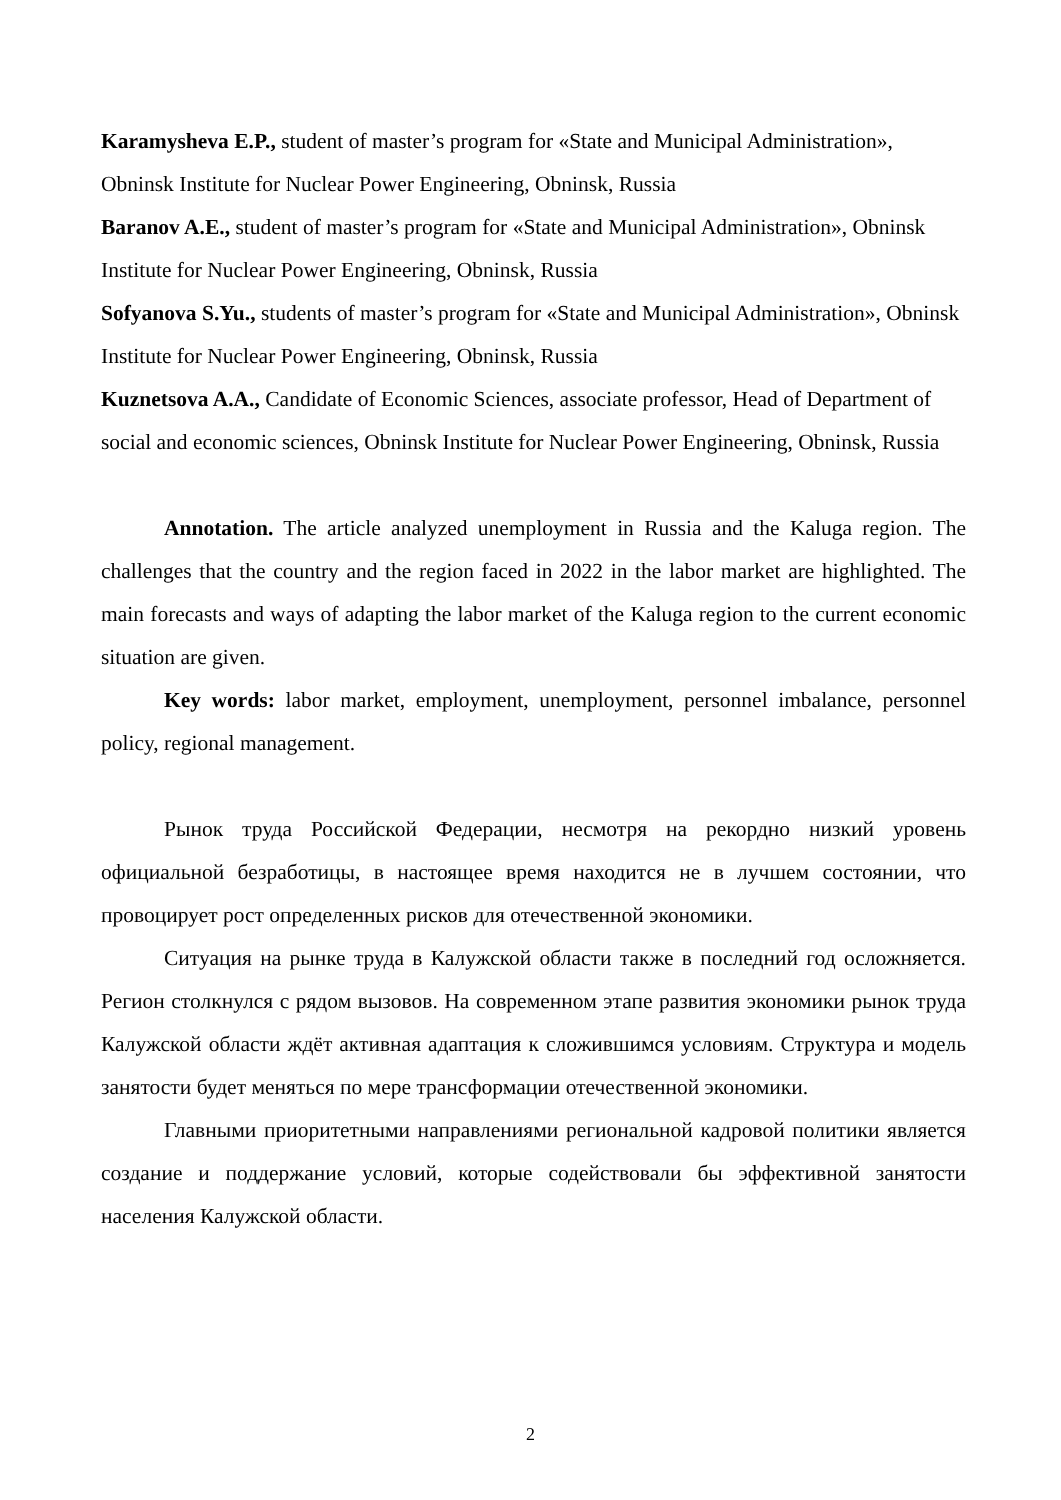Karamysheva E.P., student of master’s program for «State and Municipal Administration», Obninsk Institute for Nuclear Power Engineering, Obninsk, Russia
Baranov A.E., student of master’s program for «State and Municipal Administration», Obninsk Institute for Nuclear Power Engineering, Obninsk, Russia
Sofyanova S.Yu., students of master’s program for «State and Municipal Administration», Obninsk Institute for Nuclear Power Engineering, Obninsk, Russia
Kuznetsova A.A., Candidate of Economic Sciences, associate professor, Head of Department of social and economic sciences, Obninsk Institute for Nuclear Power Engineering, Obninsk, Russia
Annotation. The article analyzed unemployment in Russia and the Kaluga region. The challenges that the country and the region faced in 2022 in the labor market are highlighted. The main forecasts and ways of adapting the labor market of the Kaluga region to the current economic situation are given.
Key words: labor market, employment, unemployment, personnel imbalance, personnel policy, regional management.
Рынок труда Российской Федерации, несмотря на рекордно низкий уровень официальной безработицы, в настоящее время находится не в лучшем состоянии, что провоцирует рост определенных рисков для отечественной экономики.
Ситуация на рынке труда в Калужской области также в последний год осложняется. Регион столкнулся с рядом вызовов. На современном этапе развития экономики рынок труда Калужской области ждёт активная адаптация к сложившимся условиям. Структура и модель занятости будет меняться по мере трансформации отечественной экономики.
Главными приоритетными направлениями региональной кадровой политики является создание и поддержание условий, которые содействовали бы эффективной занятости населения Калужской области.
2